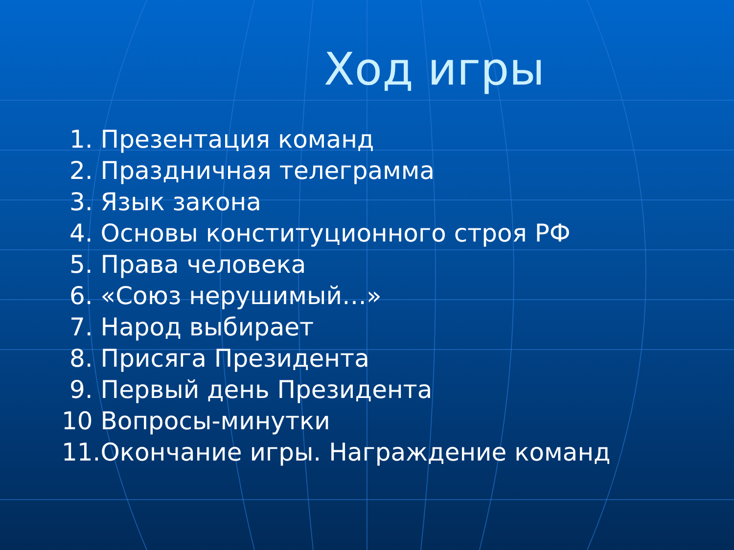Ход игры
1. Презентация команд
2. Праздничная телеграмма
3. Язык закона
4. Основы конституционного строя РФ
5. Права человека
6. «Союз нерушимый…»
7. Народ выбирает
8. Присяга Президента
9. Первый день Президента
10 Вопросы-минутки
11.Окончание игры. Награждение команд